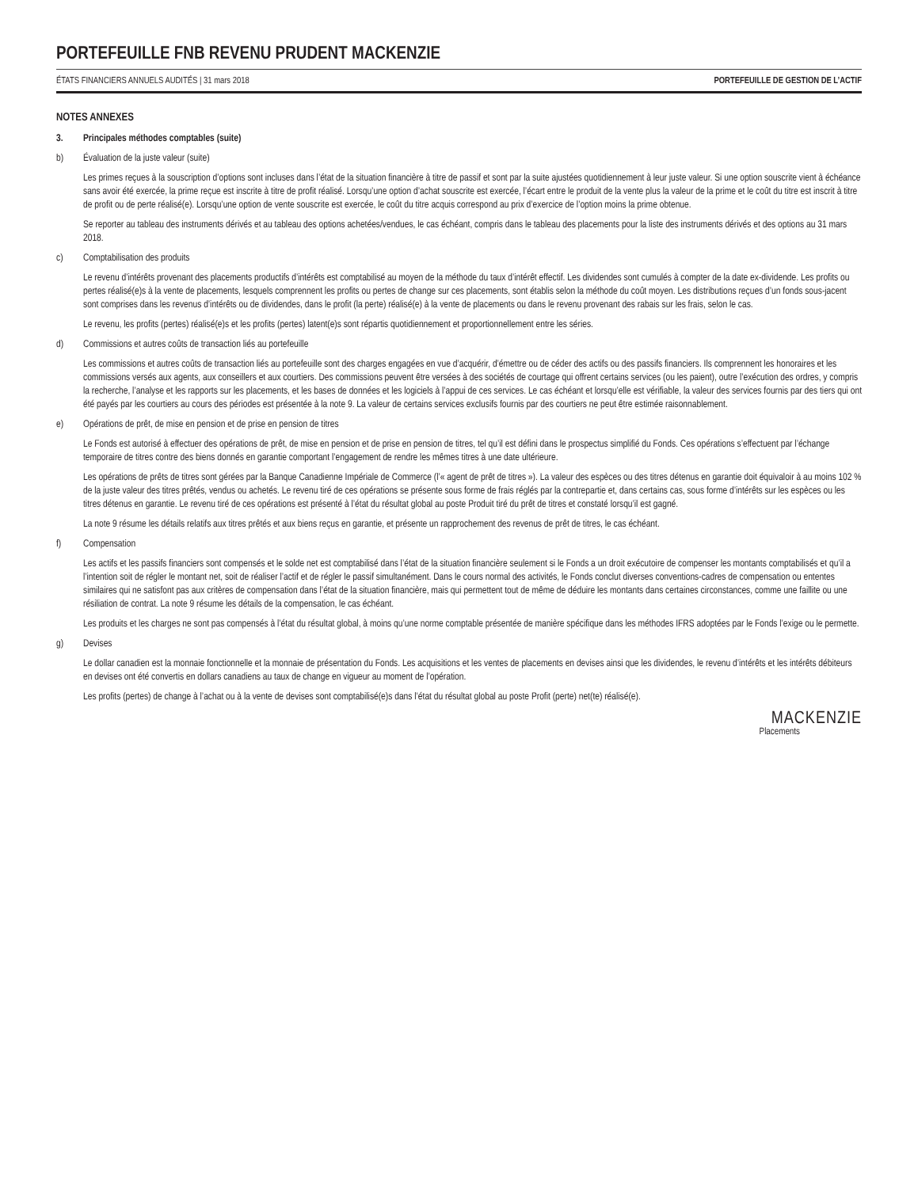PORTEFEUILLE FNB REVENU PRUDENT MACKENZIE
ÉTATS FINANCIERS ANNUELS AUDITÉS | 31 mars 2018 PORTEFEUILLE DE GESTION DE L’ACTIF
NOTES ANNEXES
3. Principales méthodes comptables (suite)
b) Évaluation de la juste valeur (suite)
Les primes reçues à la souscription d’options sont incluses dans l’état de la situation financière à titre de passif et sont par la suite ajustées quotidiennement à leur juste valeur. Si une option souscrite vient à échéance sans avoir été exercée, la prime reçue est inscrite à titre de profit réalisé. Lorsqu’une option d’achat souscrite est exercée, l’écart entre le produit de la vente plus la valeur de la prime et le coût du titre est inscrit à titre de profit ou de perte réalisé(e). Lorsqu’une option de vente souscrite est exercée, le coût du titre acquis correspond au prix d’exercice de l’option moins la prime obtenue.
Se reporter au tableau des instruments dérivés et au tableau des options achetées/vendues, le cas échéant, compris dans le tableau des placements pour la liste des instruments dérivés et des options au 31 mars 2018.
c) Comptabilisation des produits
Le revenu d’intérêts provenant des placements productifs d’intérêts est comptabilisé au moyen de la méthode du taux d’intérêt effectif. Les dividendes sont cumulés à compter de la date ex-dividende. Les profits ou pertes réalisé(e)s à la vente de placements, lesquels comprennent les profits ou pertes de change sur ces placements, sont établis selon la méthode du coût moyen. Les distributions reçues d’un fonds sous-jacent sont comprises dans les revenus d’intérêts ou de dividendes, dans le profit (la perte) réalisé(e) à la vente de placements ou dans le revenu provenant des rabais sur les frais, selon le cas.
Le revenu, les profits (pertes) réalisé(e)s et les profits (pertes) latent(e)s sont répartis quotidiennement et proportionnellement entre les séries.
d) Commissions et autres coûts de transaction liés au portefeuille
Les commissions et autres coûts de transaction liés au portefeuille sont des charges engagées en vue d’acquérir, d’émettre ou de céder des actifs ou des passifs financiers. Ils comprennent les honoraires et les commissions versés aux agents, aux conseillers et aux courtiers. Des commissions peuvent être versées à des sociétés de courtage qui offrent certains services (ou les paient), outre l’exécution des ordres, y compris la recherche, l’analyse et les rapports sur les placements, et les bases de données et les logiciels à l’appui de ces services. Le cas échéant et lorsqu’elle est vérifiable, la valeur des services fournis par des tiers qui ont été payés par les courtiers au cours des périodes est présentée à la note 9. La valeur de certains services exclusifs fournis par des courtiers ne peut être estimée raisonnablement.
e) Opérations de prêt, de mise en pension et de prise en pension de titres
Le Fonds est autorisé à effectuer des opérations de prêt, de mise en pension et de prise en pension de titres, tel qu’il est défini dans le prospectus simplifié du Fonds. Ces opérations s’effectuent par l’échange temporaire de titres contre des biens donnés en garantie comportant l’engagement de rendre les mêmes titres à une date ultérieure.
Les opérations de prêts de titres sont gérées par la Banque Canadienne Impériale de Commerce (l’« agent de prêt de titres »). La valeur des espèces ou des titres détenus en garantie doit équivaloir à au moins 102 % de la juste valeur des titres prêtés, vendus ou achetés. Le revenu tiré de ces opérations se présente sous forme de frais réglés par la contrepartie et, dans certains cas, sous forme d’intérêts sur les espèces ou les titres détenus en garantie. Le revenu tiré de ces opérations est présenté à l’état du résultat global au poste Produit tiré du prêt de titres et constaté lorsqu’il est gagné.
La note 9 résume les détails relatifs aux titres prêtés et aux biens reçus en garantie, et présente un rapprochement des revenus de prêt de titres, le cas échéant.
f) Compensation
Les actifs et les passifs financiers sont compensés et le solde net est comptabilisé dans l’état de la situation financière seulement si le Fonds a un droit exécutoire de compenser les montants comptabilisés et qu’il a l’intention soit de régler le montant net, soit de réaliser l’actif et de régler le passif simultanément. Dans le cours normal des activités, le Fonds conclut diverses conventions-cadres de compensation ou ententes similaires qui ne satisfont pas aux critères de compensation dans l’état de la situation financière, mais qui permettent tout de même de déduire les montants dans certaines circonstances, comme une faillite ou une résiliation de contrat. La note 9 résume les détails de la compensation, le cas échéant.
Les produits et les charges ne sont pas compensés à l’état du résultat global, à moins qu’une norme comptable présentée de manière spécifique dans les méthodes IFRS adoptées par le Fonds l’exige ou le permette.
g) Devises
Le dollar canadien est la monnaie fonctionnelle et la monnaie de présentation du Fonds. Les acquisitions et les ventes de placements en devises ainsi que les dividendes, le revenu d’intérêts et les intérêts débiteurs en devises ont été convertis en dollars canadiens au taux de change en vigueur au moment de l’opération.
Les profits (pertes) de change à l’achat ou à la vente de devises sont comptabilisé(e)s dans l’état du résultat global au poste Profit (perte) net(te) réalisé(e).
MACKENZIE
Placements